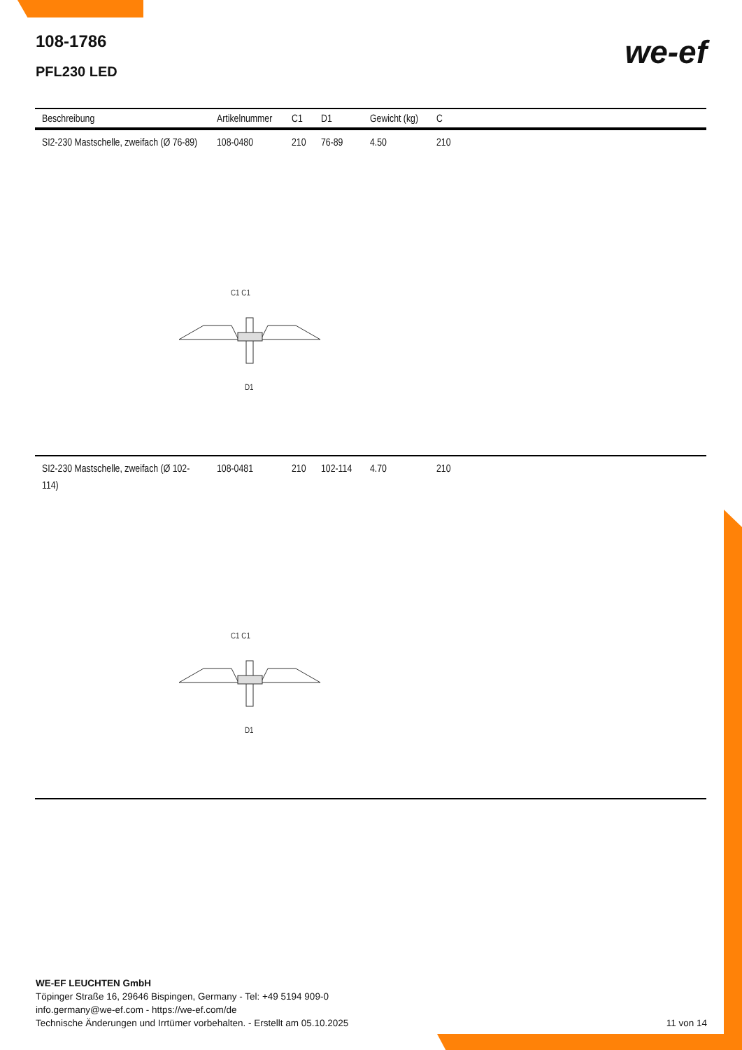108-1786
PFL230 LED
we-ef
| Beschreibung | Artikelnummer | C1 | D1 | Gewicht (kg) | C |
| --- | --- | --- | --- | --- | --- |
| SI2-230 Mastschelle, zweifach (Ø 76-89) | 108-0480 | 210 | 76-89 | 4.50 | 210 |
| C1 C1 D1 | | | | | |
| SI2-230 Mastschelle, zweifach (Ø 102-114) | 108-0481 | 210 | 102-114 | 4.70 | 210 |
| C1 C1 D1 | | | | | |
WE-EF LEUCHTEN GmbH
Töpinger Straße 16, 29646 Bispingen, Germany - Tel: +49 5194 909-0
info.germany@we-ef.com - https://we-ef.com/de
Technische Änderungen und Irrtümer vorbehalten. - Erstellt am 05.10.2025
11 von 14